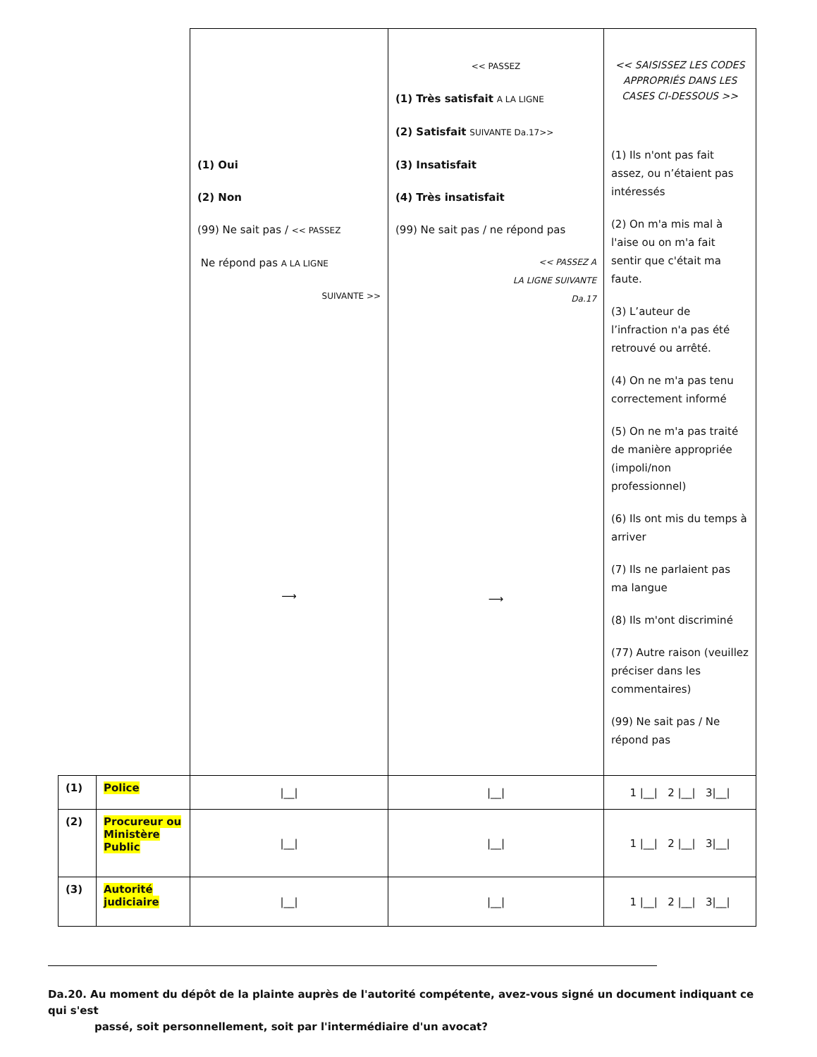| | | (1) Oui (2) Non (99) Ne sait pas / << PASSEZ Ne répond pas A LA LIGNE SUIVANTE >> ⟶ | << PASSEZ (1) Très satisfait A LA LIGNE (2) Satisfait SUIVANTE Da.17>> (3) Insatisfait (4) Très insatisfait (99) Ne sait pas / ne répond pas << PASSEZ A LA LIGNE SUIVANTE Da.17 ⟶ | << SAISISSEZ LES CODES APPROPRIÉS DANS LES CASES CI-DESSOUS >> (1) Ils n'ont pas fait assez, ou n’étaient pas intéressés (2) On m'a mis mal à l'aise ou on m'a fait sentir que c'était ma faute. (3) L’auteur de l’infraction n'a pas été retrouvé ou arrêté. (4) On ne m'a pas tenu correctement informé (5) On ne m'a pas traité de manière appropriée (impoli/non professionnel) (6) Ils ont mis du temps à arriver (7) Ils ne parlaient pas ma langue (8) Ils m'ont discriminé (77) Autre raison (veuillez préciser dans les commentaires) (99) Ne sait pas / Ne répond pas |
| (1) | Police | /__/ | /__/ | 1 /__/ 2 /__/ 3/__/ |
| (2) | Procureur ou Ministère Public | /__/ | /__/ | 1 /__/ 2 /__/ 3/__/ |
| (3) | Autorité judiciaire | /__/ | /__/ | 1 /__/ 2 /__/ 3/__/ |
Da.20. Au moment du dépôt de la plainte auprès de l'autorité compétente, avez-vous signé un document indiquant ce qui s'est
passé, soit personnellement, soit par l'intermédiaire d'un avocat?